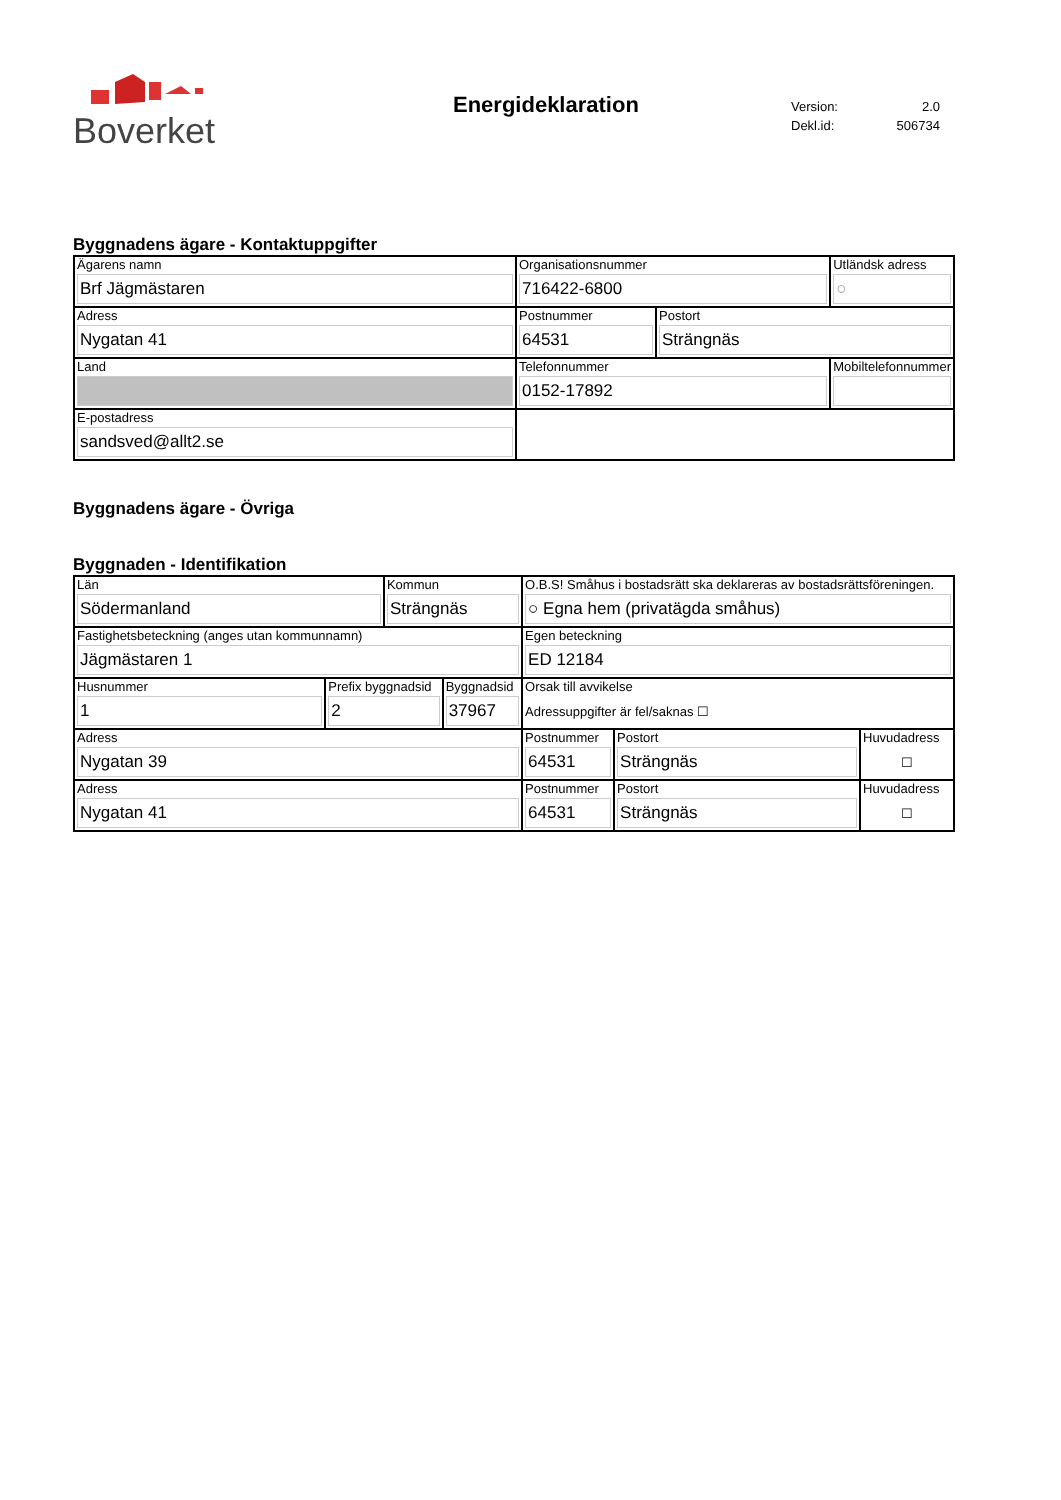Boverket
Energideklaration
| Version: | 2.0 |
| Dekl.id: | 506734 |
Byggnadens ägare - Kontaktuppgifter
| Ägarens namn Brf Jägmästaren | Organisationsnummer 716422-6800 | | Utländsk adress ○ |
| Adress Nygatan 41 | Postnummer 64531 | Postort Strängnäs | |
| Land | Telefonnummer 0152-17892 | | Mobiltelefonnummer |
| E-postadress sandsved@allt2.se | | | |
Byggnadens ägare - Övriga
Byggnaden - Identifikation
| Län Södermanland | | Kommun Strängnäs | | O.B.S! Småhus i bostadsrätt ska deklareras av bostadsrättsföreningen. ○ Egna hem (privatägda småhus) | | |
| Fastighetsbeteckning (anges utan kommunnamn) Jägmästaren 1 | | | | Egen beteckning ED 12184 | | |
| Husnummer 1 | Prefix byggnadsid 2 | | Byggnadsid 37967 | Orsak till avvikelse Adressuppgifter är fel/saknas ☐ | | |
| Adress Nygatan 39 | | | | Postnummer 64531 | Postort Strängnäs | Huvudadress ☐ |
| Adress Nygatan 41 | | | | Postnummer 64531 | Postort Strängnäs | Huvudadress ☐ |